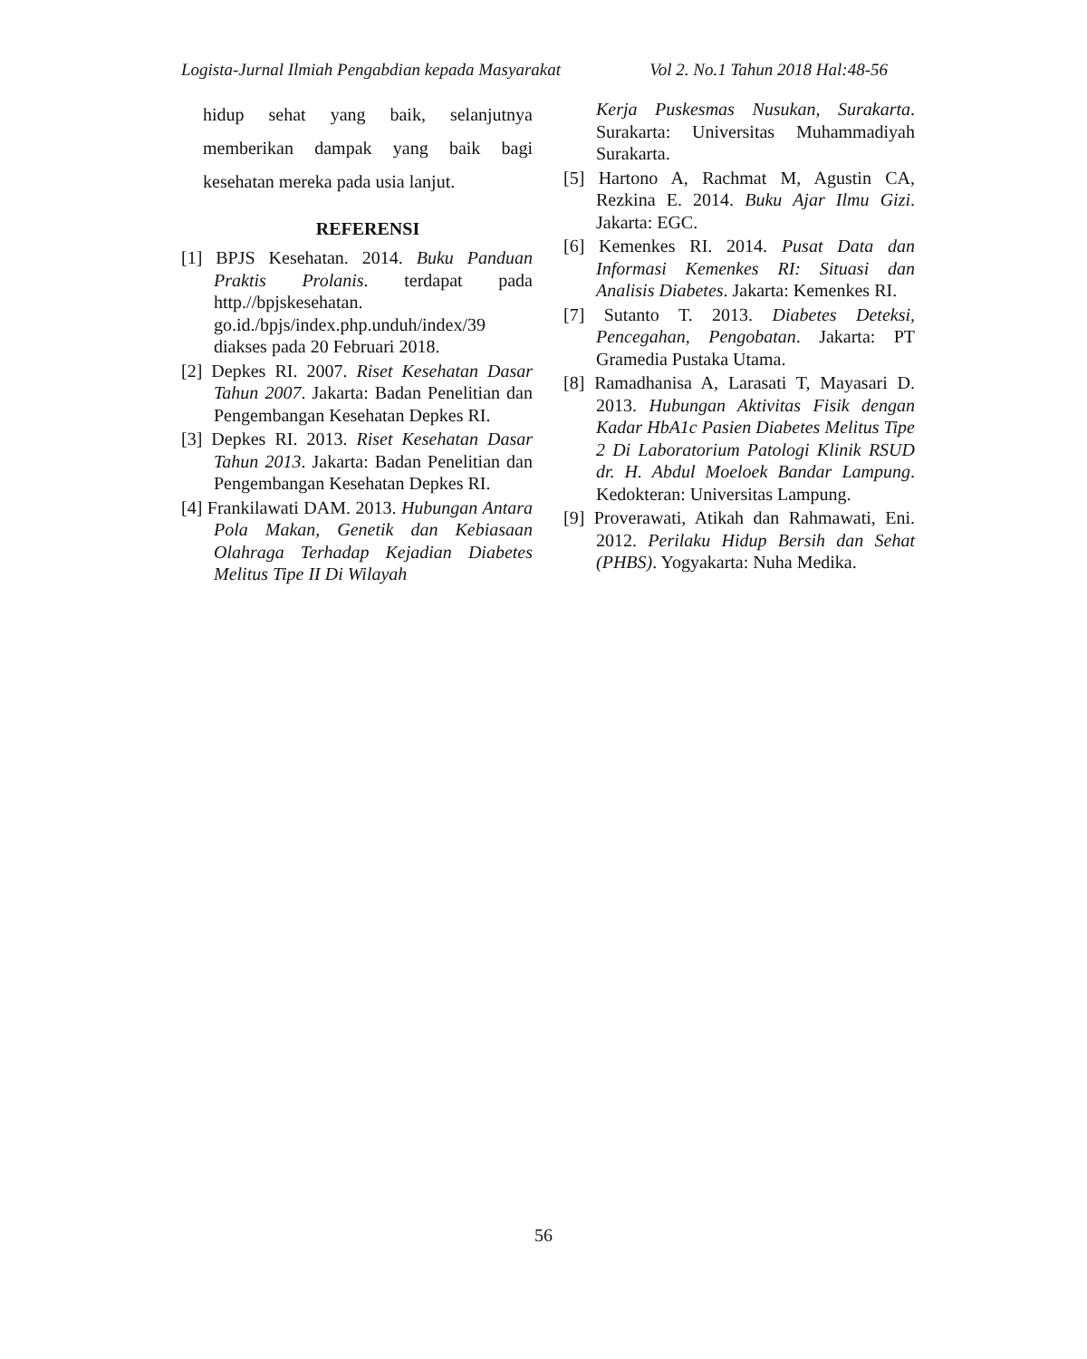Logista-Jurnal Ilmiah Pengabdian kepada Masyarakat Vol 2. No.1 Tahun 2018 Hal:48-56
hidup sehat yang baik, selanjutnya memberikan dampak yang baik bagi kesehatan mereka pada usia lanjut.
REFERENSI
[1] BPJS Kesehatan. 2014. Buku Panduan Praktis Prolanis. terdapat pada http.//bpjskesehatan. go.id./bpjs/index.php.unduh/index/39 diakses pada 20 Februari 2018.
[2] Depkes RI. 2007. Riset Kesehatan Dasar Tahun 2007. Jakarta: Badan Penelitian dan Pengembangan Kesehatan Depkes RI.
[3] Depkes RI. 2013. Riset Kesehatan Dasar Tahun 2013. Jakarta: Badan Penelitian dan Pengembangan Kesehatan Depkes RI.
[4] Frankilawati DAM. 2013. Hubungan Antara Pola Makan, Genetik dan Kebiasaan Olahraga Terhadap Kejadian Diabetes Melitus Tipe II Di Wilayah
Kerja Puskesmas Nusukan, Surakarta. Surakarta: Universitas Muhammadiyah Surakarta.
[5] Hartono A, Rachmat M, Agustin CA, Rezkina E. 2014. Buku Ajar Ilmu Gizi. Jakarta: EGC.
[6] Kemenkes RI. 2014. Pusat Data dan Informasi Kemenkes RI: Situasi dan Analisis Diabetes. Jakarta: Kemenkes RI.
[7] Sutanto T. 2013. Diabetes Deteksi, Pencegahan, Pengobatan. Jakarta: PT Gramedia Pustaka Utama.
[8] Ramadhanisa A, Larasati T, Mayasari D. 2013. Hubungan Aktivitas Fisik dengan Kadar HbA1c Pasien Diabetes Melitus Tipe 2 Di Laboratorium Patologi Klinik RSUD dr. H. Abdul Moeloek Bandar Lampung. Kedokteran: Universitas Lampung.
[9] Proverawati, Atikah dan Rahmawati, Eni. 2012. Perilaku Hidup Bersih dan Sehat (PHBS). Yogyakarta: Nuha Medika.
56